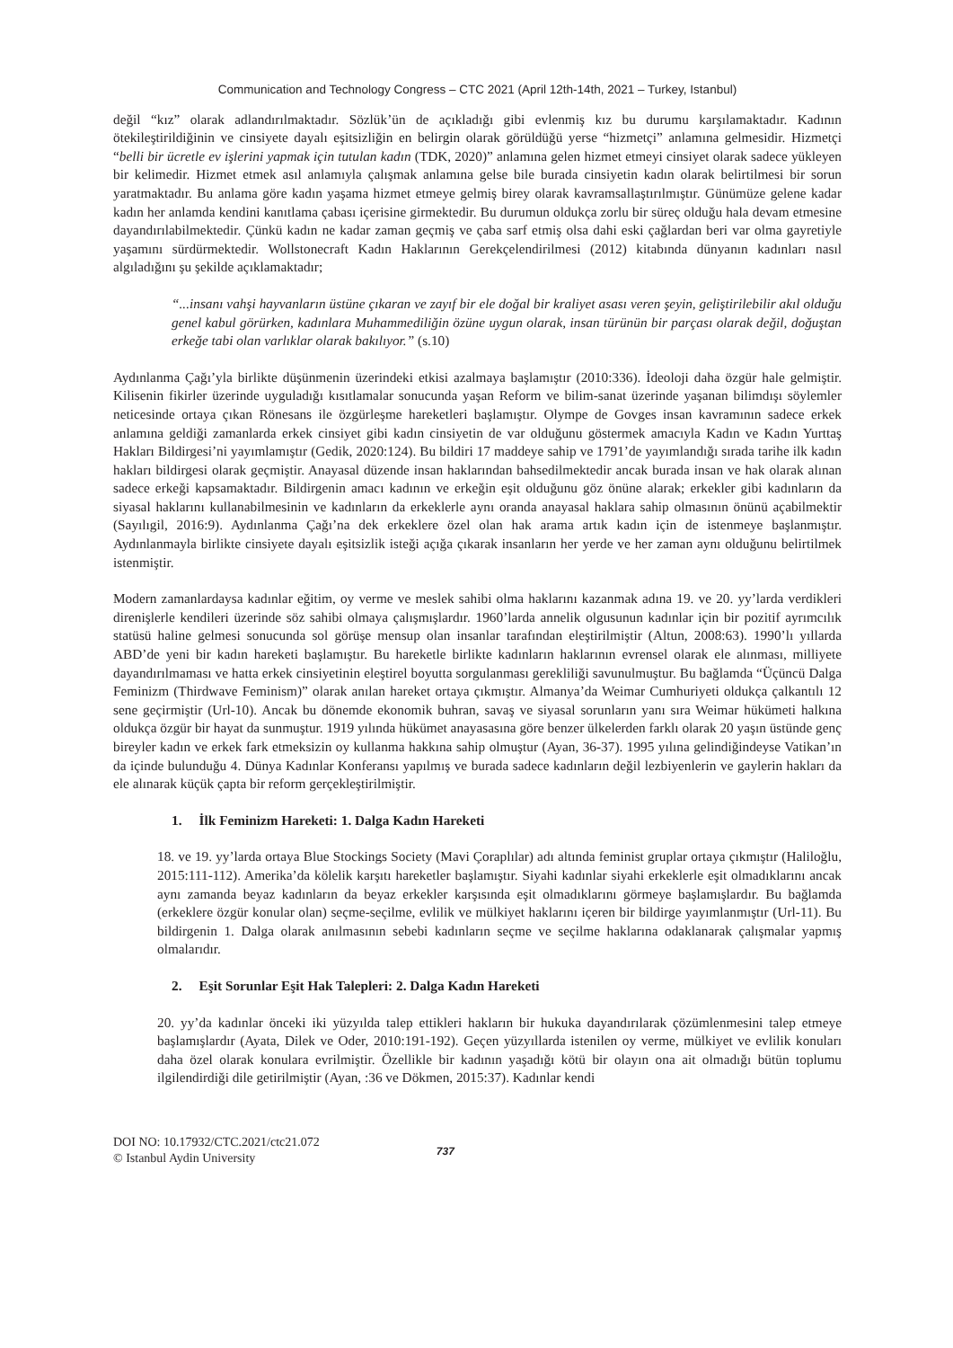Communication and Technology Congress – CTC 2021 (April 12th-14th, 2021 – Turkey, Istanbul)
değil “kız” olarak adlandırılmaktadır. Sözlük’ün de açıkladığı gibi evlenmiş kız bu durumu karşılamaktadır. Kadının ötekileştirildiğinin ve cinsiyete dayalı eşitsizliğin en belirgin olarak görüldüğü yerse “hizmetçi” anlamına gelmesidir. Hizmetçi “belli bir ücretle ev işlerini yapmak için tutulan kadın (TDK, 2020)” anlamına gelen hizmet etmeyi cinsiyet olarak sadece yükleyen bir kelimedir. Hizmet etmek asıl anlamıyla çalışmak anlamına gelse bile burada cinsiyetin kadın olarak belirtilmesi bir sorun yaratmaktadır. Bu anlama göre kadın yaşama hizmet etmeye gelmiş birey olarak kavramsallaştırılmıştır. Günümüze gelene kadar kadın her anlamda kendini kanıtlama çabası içerisine girmektedir. Bu durumun oldukça zorlu bir süreç olduğu hala devam etmesine dayandırılabilmektedir. Çünkü kadın ne kadar zaman geçmiş ve çaba sarf etmiş olsa dahi eski çağlardan beri var olma gayretiyle yaşamını sürdürmektedir. Wollstonecraft Kadın Haklarının Gerekçelendirilmesi (2012) kitabında dünyanın kadınları nasıl algıladığını şu şekilde açıklamaktadır;
“...insanı vahşi hayvanların üstüne çıkaran ve zayıf bir ele doğal bir kraliyet asası veren şeyin, geliştirilebilir akıl olduğu genel kabul görürken, kadınlara Muhammediliğin özüne uygun olarak, insan türünün bir parçası olarak değil, doğuştan erkeğe tabi olan varlıklar olarak bakılıyor.” (s.10)
Aydınlanma Çağı’yla birlikte düşünmenin üzerindeki etkisi azalmaya başlamıştır (2010:336). İdeoloji daha özgür hale gelmiştir. Kilisenin fikirler üzerinde uyguladığı kısıtlamalar sonucunda yaşan Reform ve bilim-sanat üzerinde yaşanan bilimdışı söylemler neticesinde ortaya çıkan Rönesans ile özgürleşme hareketleri başlamıştır. Olympe de Govges insan kavramının sadece erkek anlamına geldiği zamanlarda erkek cinsiyet gibi kadın cinsiyetin de var olduğunu göstermek amacıyla Kadın ve Kadın Yurttaş Hakları Bildirgesi’ni yayımlamıştır (Gedik, 2020:124). Bu bildiri 17 maddeye sahip ve 1791’de yayımlandığı sırada tarihe ilk kadın hakları bildirgesi olarak geçmiştir. Anayasal düzende insan haklarından bahsedilmektedir ancak burada insan ve hak olarak alınan sadece erkeği kapsamaktadır. Bildirgenin amacı kadının ve erkeğin eşit olduğunu göz önüne alarak; erkekler gibi kadınların da siyasal haklarını kullanabilmesinin ve kadınların da erkeklerle aynı oranda anayasal haklara sahip olmasının önünü açabilmektir (Sayılıgil, 2016:9). Aydınlanma Çağı’na dek erkeklere özel olan hak arama artık kadın için de istenmeye başlanmıştır. Aydınlanmayla birlikte cinsiyete dayalı eşitsizlik isteği açığa çıkarak insanların her yerde ve her zaman aynı olduğunu belirtilmek istenmiştir.
Modern zamanlardaysa kadınlar eğitim, oy verme ve meslek sahibi olma haklarını kazanmak adına 19. ve 20. yy’larda verdikleri direnişlerle kendileri üzerinde söz sahibi olmaya çalışmışlardır. 1960’larda annelik olgusunun kadınlar için bir pozitif ayrımcılık statüsü haline gelmesi sonucunda sol görüşe mensup olan insanlar tarafından eleştirilmiştir (Altun, 2008:63). 1990’lı yıllarda ABD’de yeni bir kadın hareketi başlamıştır. Bu hareketle birlikte kadınların haklarının evrensel olarak ele alınması, milliyete dayandırılmaması ve hatta erkek cinsiyetinin eleştirel boyutta sorgulanması gerekliliği savunulmuştur. Bu bağlamda “Üçüncü Dalga Feminizm (Thirdwave Feminism)” olarak anılan hareket ortaya çıkmıştır. Almanya’da Weimar Cumhuriyeti oldukça çalkantılı 12 sene geçirmiştir (Url-10). Ancak bu dönemde ekonomik buhran, savaş ve siyasal sorunların yanı sıra Weimar hükümeti halkına oldukça özgür bir hayat da sunmuştur. 1919 yılında hükümet anayasasına göre benzer ülkelerden farklı olarak 20 yaşın üstünde genç bireyler kadın ve erkek fark etmeksizin oy kullanma hakkına sahip olmuştur (Ayan, 36-37). 1995 yılına gelindiğindeyse Vatikan’ın da içinde bulunduğu 4. Dünya Kadınlar Konferansı yapılmış ve burada sadece kadınların değil lezbiyenlerin ve gaylerin hakları da ele alınarak küçük çapta bir reform gerçekleştirilmiştir.
1. İlk Feminizm Hareketi: 1. Dalga Kadın Hareketi
18. ve 19. yy’larda ortaya Blue Stockings Society (Mavi Çoraplılar) adı altında feminist gruplar ortaya çıkmıştır (Haliloğlu, 2015:111-112). Amerika’da kölelik karşıtı hareketler başlamıştır. Siyahi kadınlar siyahi erkeklerle eşit olmadıklarını ancak aynı zamanda beyaz kadınların da beyaz erkekler karşısında eşit olmadıklarını görmeye başlamışlardır. Bu bağlamda (erkeklere özgür konular olan) seçme-seçilme, evlilik ve mülkiyet haklarını içeren bir bildirge yayımlanmıştır (Url-11). Bu bildirgenin 1. Dalga olarak anılmasının sebebi kadınların seçme ve seçilme haklarına odaklanarak çalışmalar yapmış olmalarıdır.
2. Eşit Sorunlar Eşit Hak Talepleri: 2. Dalga Kadın Hareketi
20. yy’da kadınlar önceki iki yüzyılda talep ettikleri hakların bir hukuka dayandırılarak çözümlenmesini talep etmeye başlamışlardır (Ayata, Dilek ve Oder, 2010:191-192). Geçen yüzyıllarda istenilen oy verme, mülkiyet ve evlilik konuları daha özel olarak konulara evrilmiştir. Özellikle bir kadının yaşadığı kötü bir olayın ona ait olmadığı bütün toplumu ilgilendirdiği dile getirilmiştir (Ayan, :36 ve Dökmen, 2015:37). Kadınlar kendi
DOI NO: 10.17932/CTC.2021/ctc21.072
© Istanbul Aydin University
737